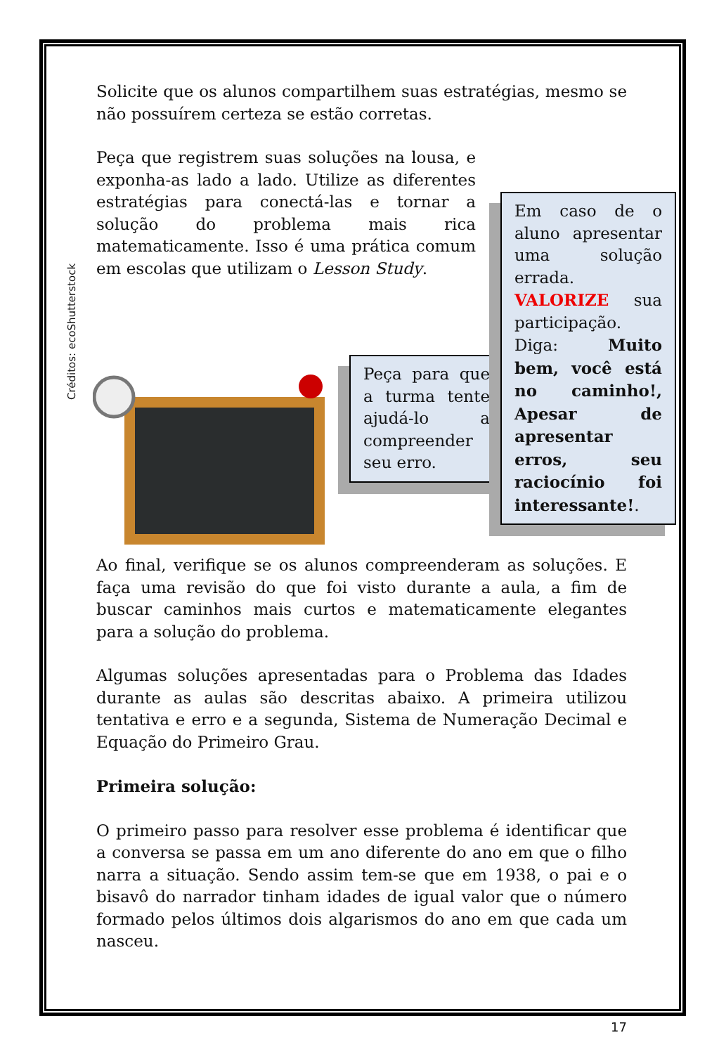Solicite que os alunos compartilhem suas estratégias, mesmo se não possuírem certeza se estão corretas.
Peça que registrem suas soluções na lousa, e exponha-as lado a lado. Utilize as diferentes estratégias para conectá-las e tornar a solução do problema mais rica matematicamente. Isso é uma prática comum em escolas que utilizam o Lesson Study.
Créditos: ecoShutterstock
Peça para que a turma tente ajudá-lo a compreender seu erro.
Em caso de o aluno apresentar uma solução errada. VALORIZE sua participação. Diga: Muito bem, você está no caminho!, Apesar de apresentar erros, seu raciocínio foi interessante!.
Ao final, verifique se os alunos compreenderam as soluções. E faça uma revisão do que foi visto durante a aula, a fim de buscar caminhos mais curtos e matematicamente elegantes para a solução do problema.
Algumas soluções apresentadas para o Problema das Idades durante as aulas são descritas abaixo. A primeira utilizou tentativa e erro e a segunda, Sistema de Numeração Decimal e Equação do Primeiro Grau.
Primeira solução:
O primeiro passo para resolver esse problema é identificar que a conversa se passa em um ano diferente do ano em que o filho narra a situação. Sendo assim tem-se que em 1938, o pai e o bisavô do narrador tinham idades de igual valor que o número formado pelos últimos dois algarismos do ano em que cada um nasceu.
17